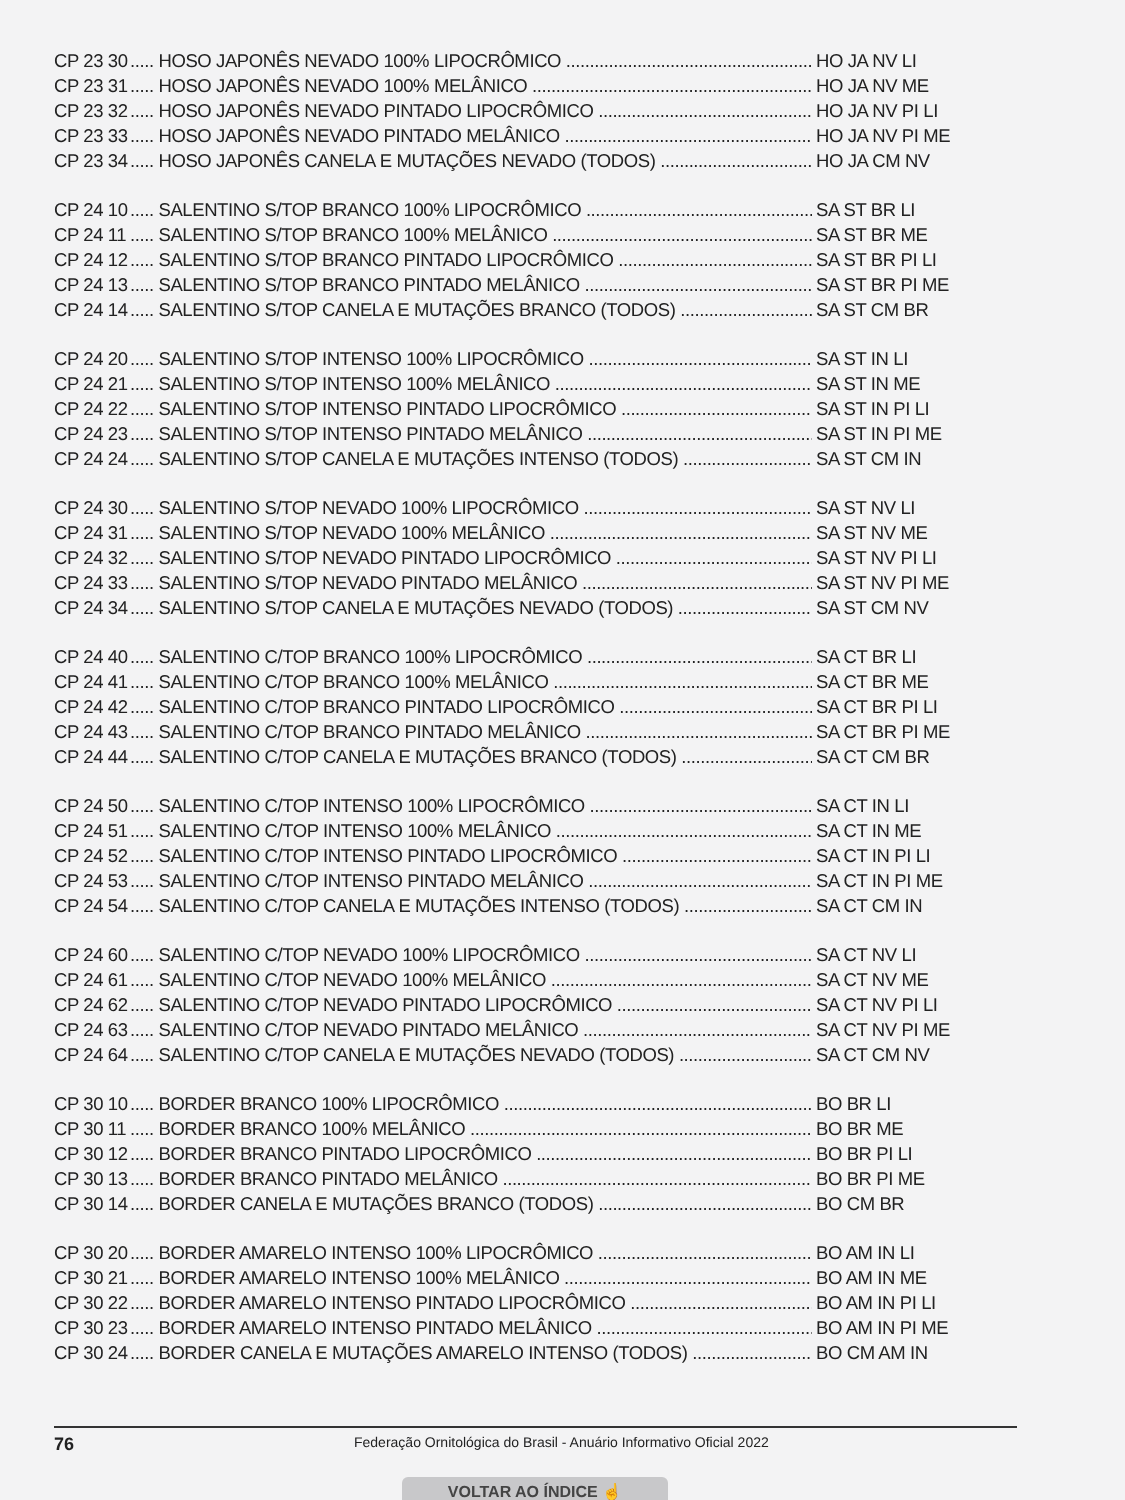CP 23 30..... HOSO JAPONÊS NEVADO 100% LIPOCRÔMICO HO JA NV LI
CP 23 31..... HOSO JAPONÊS NEVADO 100% MELÂNICO HO JA NV ME
CP 23 32..... HOSO JAPONÊS NEVADO PINTADO LIPOCRÔMICO HO JA NV PI LI
CP 23 33..... HOSO JAPONÊS NEVADO PINTADO MELÂNICO HO JA NV PI ME
CP 23 34..... HOSO JAPONÊS CANELA E MUTAÇÕES NEVADO (TODOS) HO JA CM NV
CP 24 10..... SALENTINO S/TOP BRANCO 100% LIPOCRÔMICO SA ST BR LI
CP 24 11..... SALENTINO S/TOP BRANCO 100% MELÂNICO SA ST BR ME
CP 24 12..... SALENTINO S/TOP BRANCO PINTADO LIPOCRÔMICO SA ST BR PI LI
CP 24 13..... SALENTINO S/TOP BRANCO PINTADO MELÂNICO SA ST BR PI ME
CP 24 14..... SALENTINO S/TOP CANELA E MUTAÇÕES BRANCO (TODOS) SA ST CM BR
CP 24 20..... SALENTINO S/TOP INTENSO 100% LIPOCRÔMICO SA ST IN LI
CP 24 21..... SALENTINO S/TOP INTENSO 100% MELÂNICO SA ST IN ME
CP 24 22..... SALENTINO S/TOP INTENSO PINTADO LIPOCRÔMICO SA ST IN PI LI
CP 24 23..... SALENTINO S/TOP INTENSO PINTADO MELÂNICO SA ST IN PI ME
CP 24 24..... SALENTINO S/TOP CANELA E MUTAÇÕES INTENSO (TODOS) SA ST CM IN
CP 24 30..... SALENTINO S/TOP NEVADO 100% LIPOCRÔMICO SA ST NV LI
CP 24 31..... SALENTINO S/TOP NEVADO 100% MELÂNICO SA ST NV ME
CP 24 32..... SALENTINO S/TOP NEVADO PINTADO LIPOCRÔMICO SA ST NV PI LI
CP 24 33..... SALENTINO S/TOP NEVADO PINTADO MELÂNICO SA ST NV PI ME
CP 24 34..... SALENTINO S/TOP CANELA E MUTAÇÕES NEVADO (TODOS) SA ST CM NV
CP 24 40..... SALENTINO C/TOP BRANCO 100% LIPOCRÔMICO SA CT BR LI
CP 24 41..... SALENTINO C/TOP BRANCO 100% MELÂNICO SA CT BR ME
CP 24 42..... SALENTINO C/TOP BRANCO PINTADO LIPOCRÔMICO SA CT BR PI LI
CP 24 43..... SALENTINO C/TOP BRANCO PINTADO MELÂNICO SA CT BR PI ME
CP 24 44..... SALENTINO C/TOP CANELA E MUTAÇÕES BRANCO (TODOS) SA CT CM BR
CP 24 50..... SALENTINO C/TOP INTENSO 100% LIPOCRÔMICO SA CT IN LI
CP 24 51..... SALENTINO C/TOP INTENSO 100% MELÂNICO SA CT IN ME
CP 24 52..... SALENTINO C/TOP INTENSO PINTADO LIPOCRÔMICO SA CT IN PI LI
CP 24 53..... SALENTINO C/TOP INTENSO PINTADO MELÂNICO SA CT IN PI ME
CP 24 54..... SALENTINO C/TOP CANELA E MUTAÇÕES INTENSO (TODOS) SA CT CM IN
CP 24 60..... SALENTINO C/TOP NEVADO 100% LIPOCRÔMICO SA CT NV LI
CP 24 61..... SALENTINO C/TOP NEVADO 100% MELÂNICO SA CT NV ME
CP 24 62..... SALENTINO C/TOP NEVADO PINTADO LIPOCRÔMICO SA CT NV PI LI
CP 24 63..... SALENTINO C/TOP NEVADO PINTADO MELÂNICO SA CT NV PI ME
CP 24 64..... SALENTINO C/TOP CANELA E MUTAÇÕES NEVADO (TODOS) SA CT CM NV
CP 30 10..... BORDER BRANCO 100% LIPOCRÔMICO BO BR LI
CP 30 11..... BORDER BRANCO 100% MELÂNICO BO BR ME
CP 30 12..... BORDER BRANCO PINTADO LIPOCRÔMICO BO BR PI LI
CP 30 13..... BORDER BRANCO PINTADO MELÂNICO BO BR PI ME
CP 30 14..... BORDER CANELA E MUTAÇÕES BRANCO (TODOS) BO CM BR
CP 30 20..... BORDER AMARELO INTENSO 100% LIPOCRÔMICO BO AM IN LI
CP 30 21..... BORDER AMARELO INTENSO 100% MELÂNICO BO AM IN ME
CP 30 22..... BORDER AMARELO INTENSO PINTADO LIPOCRÔMICO BO AM IN PI LI
CP 30 23..... BORDER AMARELO INTENSO PINTADO MELÂNICO BO AM IN PI ME
CP 30 24..... BORDER CANELA E MUTAÇÕES AMARELO INTENSO (TODOS) BO CM AM IN
76 Federação Ornitológica do Brasil - Anuário Informativo Oficial 2022
VOLTAR AO ÍNDICE ☝